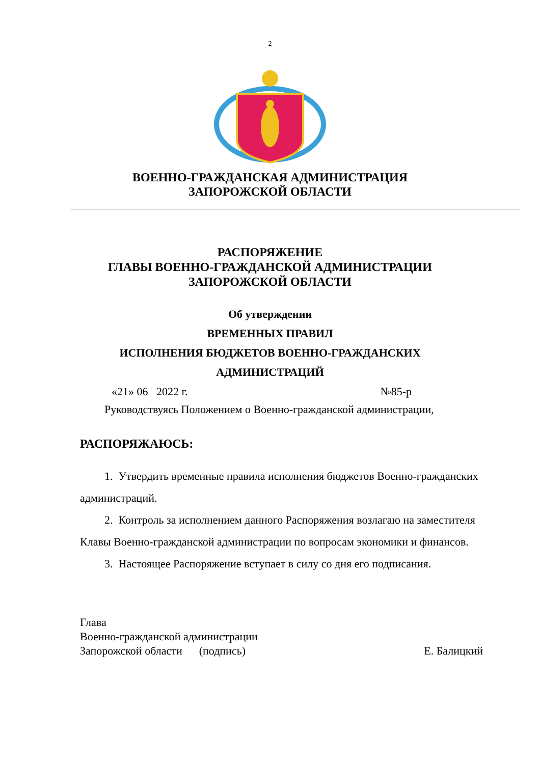2
ВОЕННО-ГРАЖДАНСКАЯ АДМИНИСТРАЦИЯ
ЗАПОРОЖСКОЙ ОБЛАСТИ
РАСПОРЯЖЕНИЕ
ГЛАВЫ ВОЕННО-ГРАЖДАНСКОЙ АДМИНИСТРАЦИИ
ЗАПОРОЖСКОЙ ОБЛАСТИ
Об утверждении
ВРЕМЕННЫХ ПРАВИЛ
ИСПОЛНЕНИЯ БЮДЖЕТОВ ВОЕННО-ГРАЖДАНСКИХ
АДМИНИСТРАЦИЙ
«21» 06 2022 г. №85-р
Руководствуясь Положением о Военно-гражданской администрации,
РАСПОРЯЖАЮСЬ:
1. Утвердить временные правила исполнения бюджетов Военно-гражданских администраций.
2. Контроль за исполнением данного Распоряжения возлагаю на заместителя Клавы Военно-гражданской администрации по вопросам экономики и финансов.
3. Настоящее Распоряжение вступает в силу со дня его подписания.
Глава
Военно-гражданской администрации
Запорожской области (подпись) Е. Балицкий